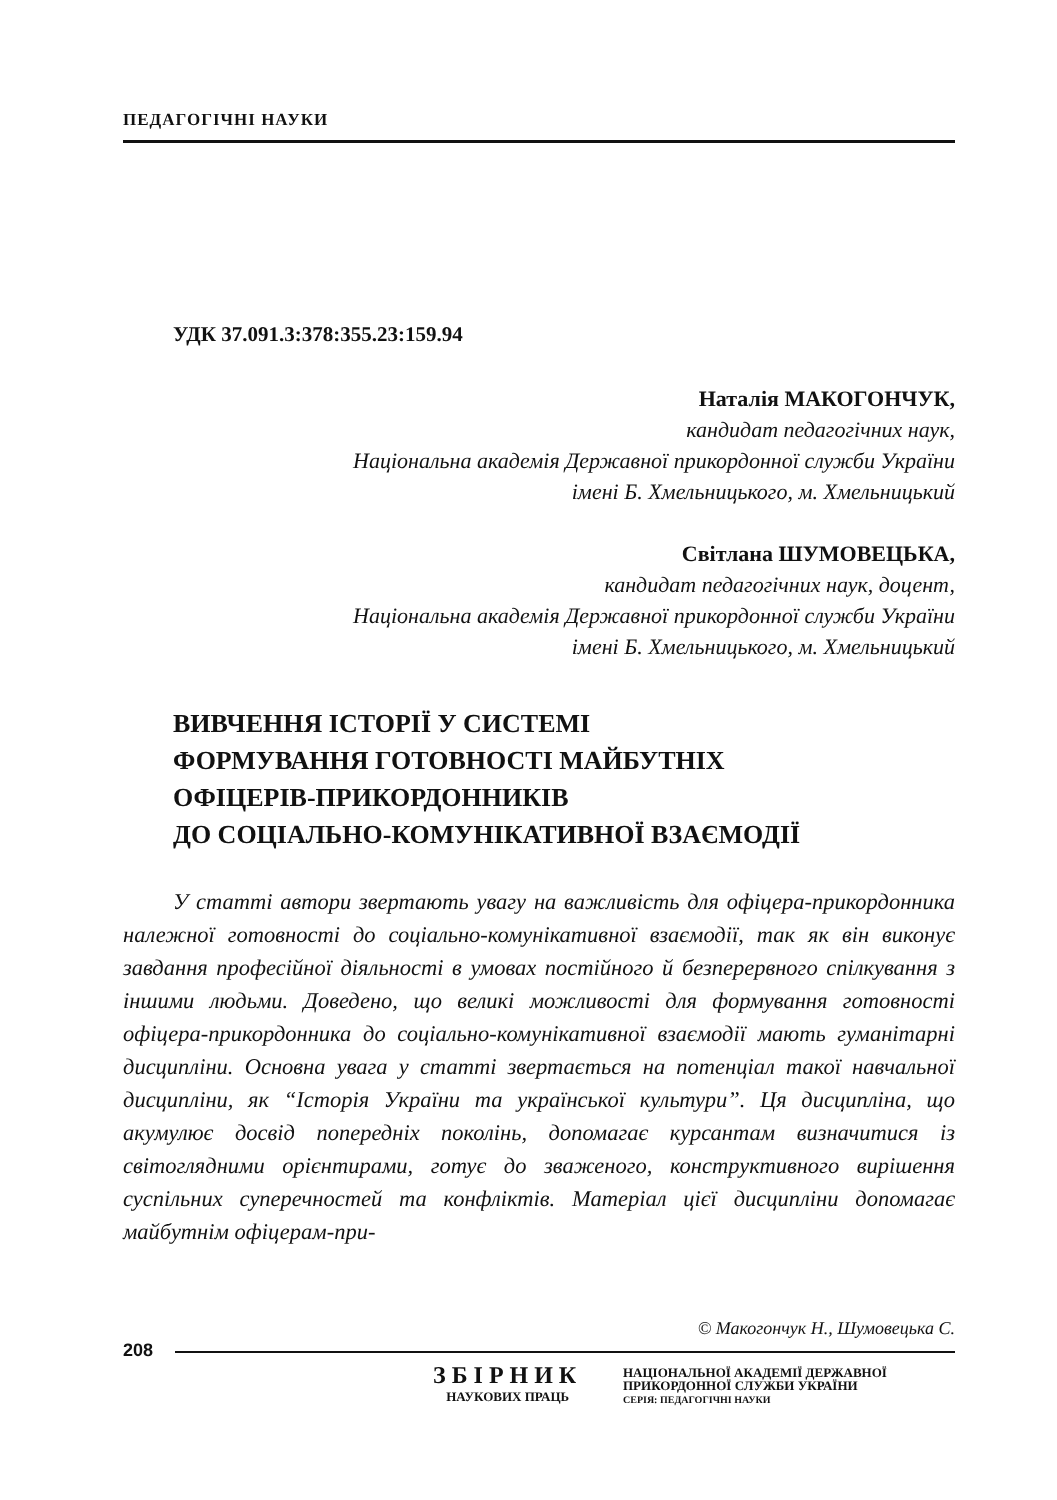ПЕДАГОГІЧНІ НАУКИ
УДК 37.091.3:378:355.23:159.94
Наталія МАКОГОНЧУК,
кандидат педагогічних наук,
Національна академія Державної прикордонної служби України
імені Б. Хмельницького, м. Хмельницький
Світлана ШУМОВЕЦЬКА,
кандидат педагогічних наук, доцент,
Національна академія Державної прикордонної служби України
імені Б. Хмельницького, м. Хмельницький
ВИВЧЕННЯ ІСТОРІЇ У СИСТЕМІ
ФОРМУВАННЯ ГОТОВНОСТІ МАЙБУТНІХ
ОФІЦЕРІВ-ПРИКОРДОННИКІВ
ДО СОЦІАЛЬНО-КОМУНІКАТИВНОЇ ВЗАЄМОДІЇ
У статті автори звертають увагу на важливість для офіцера-прикордонника належної готовності до соціально-комунікативної взаємодії, так як він виконує завдання професійної діяльності в умовах постійного й безперервного спілкування з іншими людьми. Доведено, що великі можливості для формування готовності офіцера-прикордонника до соціально-комунікативної взаємодії мають гуманітарні дисципліни. Основна увага у статті звертається на потенціал такої навчальної дисципліни, як “Історія України та української культури”. Ця дисципліна, що акумулює досвід попередніх поколінь, допомагає курсантам визначитися із світоглядними орієнтирами, готує до зваженого, конструктивного вирішення суспільних суперечностей та конфліктів. Матеріал цієї дисципліни допомагає майбутнім офіцерам-при-
© Макогончук Н., Шумовецька С.
208
ЗБІРНИК
НАУКОВИХ ПРАЦЬ
НАЦІОНАЛЬНОЇ АКАДЕМІЇ ДЕРЖАВНОЇ
ПРИКОРДОННОЇ СЛУЖБИ УКРАЇНИ
СЕРІЯ: ПЕДАГОГІЧНІ НАУКИ